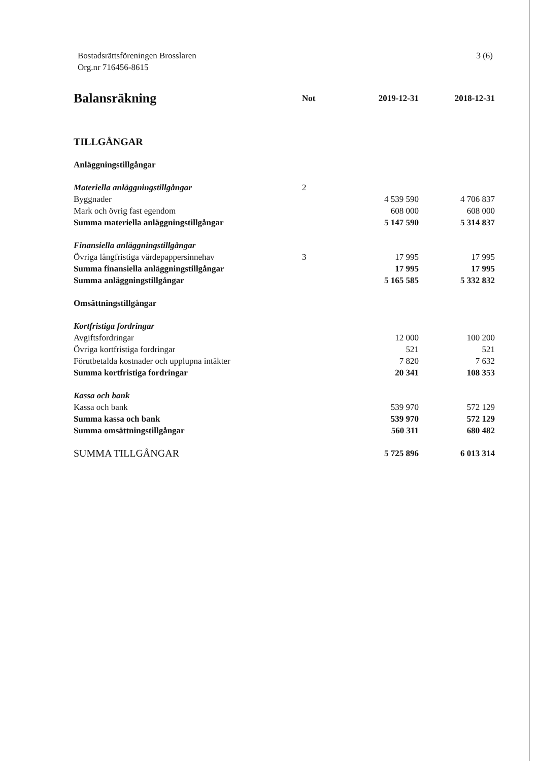Bostadsrättsföreningen Brosslaren
Org.nr 716456-8615
3 (6)
| Balansräkning | Not | 2019-12-31 | 2018-12-31 |
| --- | --- | --- | --- |
| TILLGÅNGAR | | | |
| Anläggningstillgångar | | | |
| Materiella anläggningstillgångar | 2 | | |
| Byggnader | | 4 539 590 | 4 706 837 |
| Mark och övrig fast egendom | | 608 000 | 608 000 |
| Summa materiella anläggningstillgångar | | 5 147 590 | 5 314 837 |
| Finansiella anläggningstillgångar | | | |
| Övriga långfristiga värdepappersinnehav | 3 | 17 995 | 17 995 |
| Summa finansiella anläggningstillgångar | | 17 995 | 17 995 |
| Summa anläggningstillgångar | | 5 165 585 | 5 332 832 |
| Omsättningstillgångar | | | |
| Kortfristiga fordringar | | | |
| Avgiftsfordringar | | 12 000 | 100 200 |
| Övriga kortfristiga fordringar | | 521 | 521 |
| Förutbetalda kostnader och upplupna intäkter | | 7 820 | 7 632 |
| Summa kortfristiga fordringar | | 20 341 | 108 353 |
| Kassa och bank | | | |
| Kassa och bank | | 539 970 | 572 129 |
| Summa kassa och bank | | 539 970 | 572 129 |
| Summa omsättningstillgångar | | 560 311 | 680 482 |
| SUMMA TILLGÅNGAR | | 5 725 896 | 6 013 314 |